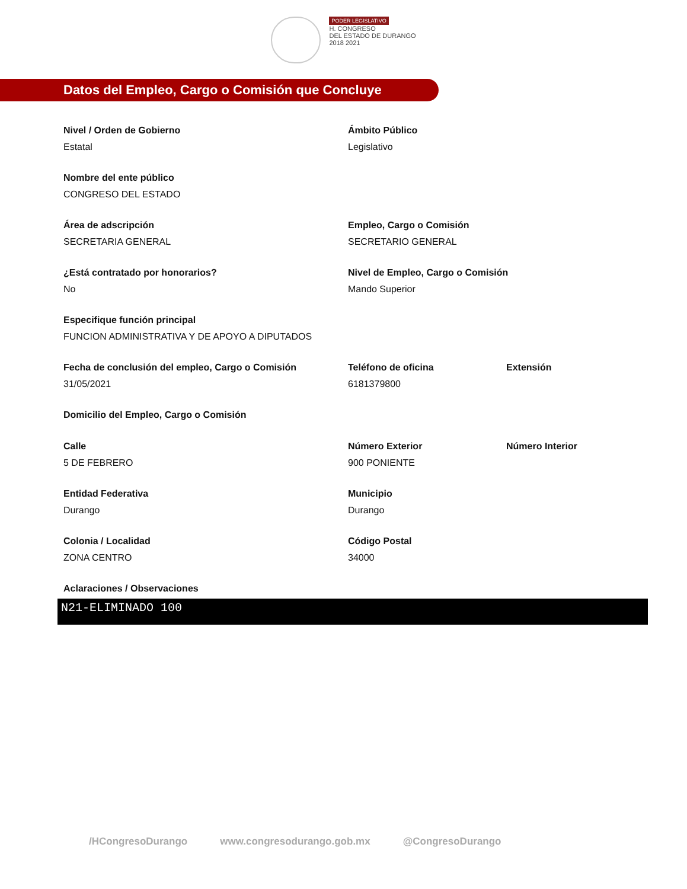PODER LEGISLATIVO
H. CONGRESO
DEL ESTADO DE DURANGO
2018 2021
Datos del Empleo, Cargo o Comisión que Concluye
Nivel / Orden de Gobierno
Estatal
Ámbito Público
Legislativo
Nombre del ente público
CONGRESO DEL ESTADO
Área de adscripción
SECRETARIA GENERAL
Empleo, Cargo o Comisión
SECRETARIO GENERAL
¿Está contratado por honorarios?
No
Nivel de Empleo, Cargo o Comisión
Mando Superior
Especifique función principal
FUNCION ADMINISTRATIVA Y DE APOYO A DIPUTADOS
Fecha de conclusión del empleo, Cargo o Comisión
31/05/2021
Teléfono de oficina
6181379800
Extensión
Domicilio del Empleo, Cargo o Comisión
Calle
5 DE FEBRERO
Número Exterior
900 PONIENTE
Número Interior
Entidad Federativa
Durango
Municipio
Durango
Colonia / Localidad
ZONA CENTRO
Código Postal
34000
Aclaraciones / Observaciones
N21-ELIMINADO 100
/HCongresoDurango www.congresodurango.gob.mx @CongresoDurango